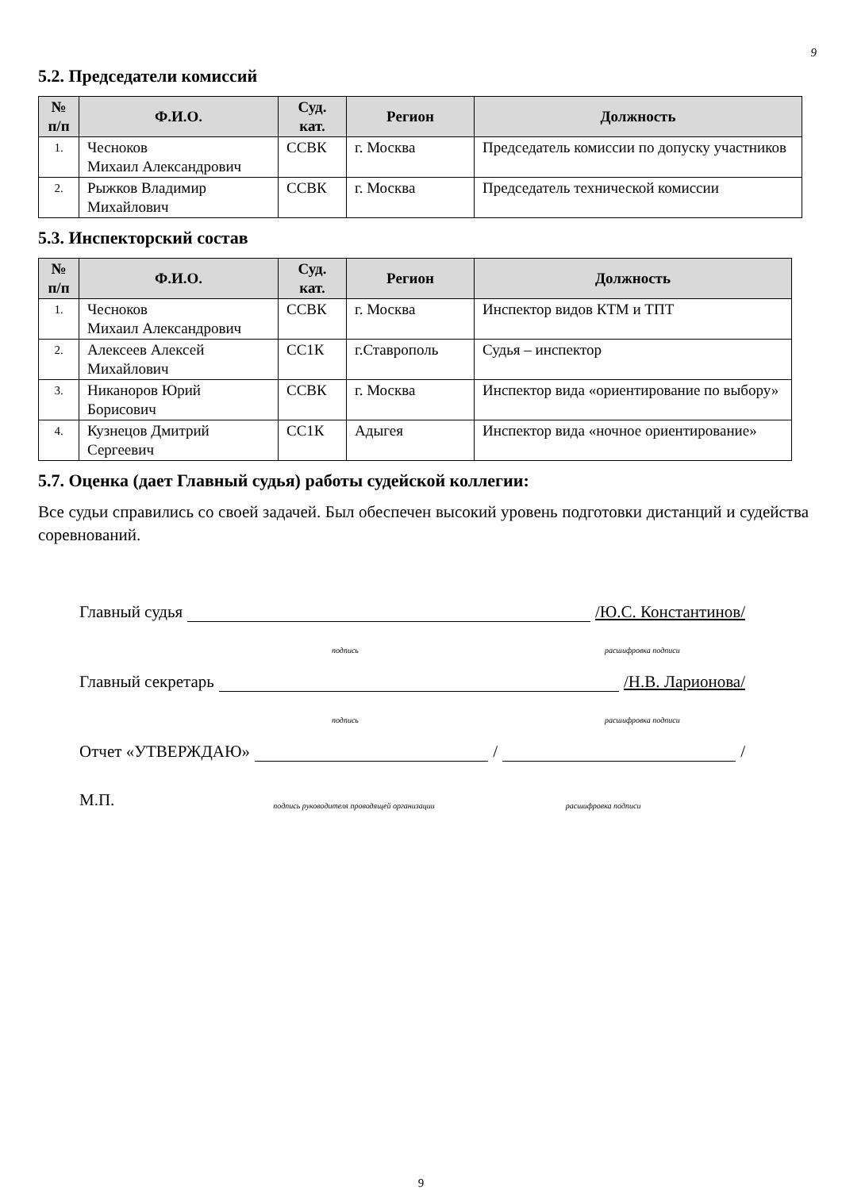9
5.2. Председатели комиссий
| № п/п | Ф.И.О. | Суд. кат. | Регион | Должность |
| --- | --- | --- | --- | --- |
| 1. | Чесноков Михаил Александрович | ССВК | г. Москва | Председатель комиссии по допуску участников |
| 2. | Рыжков Владимир Михайлович | ССВК | г. Москва | Председатель технической комиссии |
5.3. Инспекторский состав
| № п/п | Ф.И.О. | Суд. кат. | Регион | Должность |
| --- | --- | --- | --- | --- |
| 1. | Чесноков Михаил Александрович | ССВК | г. Москва | Инспектор видов КТМ и ТПТ |
| 2. | Алексеев Алексей Михайлович | СС1К | г.Ставрополь | Судья – инспектор |
| 3. | Никаноров Юрий Борисович | ССВК | г. Москва | Инспектор вида «ориентирование по выбору» |
| 4. | Кузнецов Дмитрий Сергеевич | СС1К | Адыгея | Инспектор вида «ночное ориентирование» |
5.7. Оценка (дает Главный судья) работы судейской коллегии:
Все судьи справились со своей задачей. Был обеспечен высокий уровень подготовки дистанций и судейства соревнований.
Главный судья /Ю.С. Константинов/
подпись расшифровка подписи
Главный секретарь /Н.В. Ларионова/
подпись расшифровка подписи
Отчет «УТВЕРЖДАЮ» / /
М.П. подпись руководителя проводящей организации расшифровка подписи
9